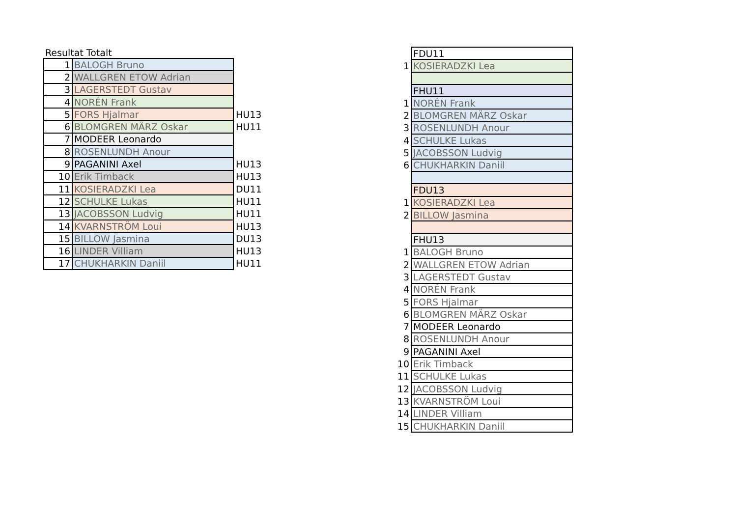Resultat Totalt
| 1 | BALOGH Bruno | |
| 2 | WALLGREN ETOW Adrian | |
| 3 | LAGERSTEDT Gustav | |
| 4 | NORÉN Frank | |
| 5 | FORS Hjalmar | HU13 |
| 6 | BLOMGREN MÄRZ Oskar | HU11 |
| 7 | MODEER Leonardo | |
| 8 | ROSENLUNDH Anour | |
| 9 | PAGANINI Axel | HU13 |
| 10 | Erik Timback | HU13 |
| 11 | KOSIERADZKI Lea | DU11 |
| 12 | SCHULKE Lukas | HU11 |
| 13 | JACOBSSON Ludvig | HU11 |
| 14 | KVARNSTRÖM Loui | HU13 |
| 15 | BILLOW Jasmina | DU13 |
| 16 | LINDER Villiam | HU13 |
| 17 | CHUKHARKIN Daniil | HU11 |
| | FDU11 |
| 1 | KOSIERADZKI Lea |
| | FHU11 |
| 1 | NORÉN Frank |
| 2 | BLOMGREN MÄRZ Oskar |
| 3 | ROSENLUNDH Anour |
| 4 | SCHULKE Lukas |
| 5 | JACOBSSON Ludvig |
| 6 | CHUKHARKIN Daniil |
| | FDU13 |
| 1 | KOSIERADZKI Lea |
| 2 | BILLOW Jasmina |
| | FHU13 |
| 1 | BALOGH Bruno |
| 2 | WALLGREN ETOW Adrian |
| 3 | LAGERSTEDT Gustav |
| 4 | NORÉN Frank |
| 5 | FORS Hjalmar |
| 6 | BLOMGREN MÄRZ Oskar |
| 7 | MODEER Leonardo |
| 8 | ROSENLUNDH Anour |
| 9 | PAGANINI Axel |
| 10 | Erik Timback |
| 11 | SCHULKE Lukas |
| 12 | JACOBSSON Ludvig |
| 13 | KVARNSTRÖM Loui |
| 14 | LINDER Villiam |
| 15 | CHUKHARKIN Daniil |